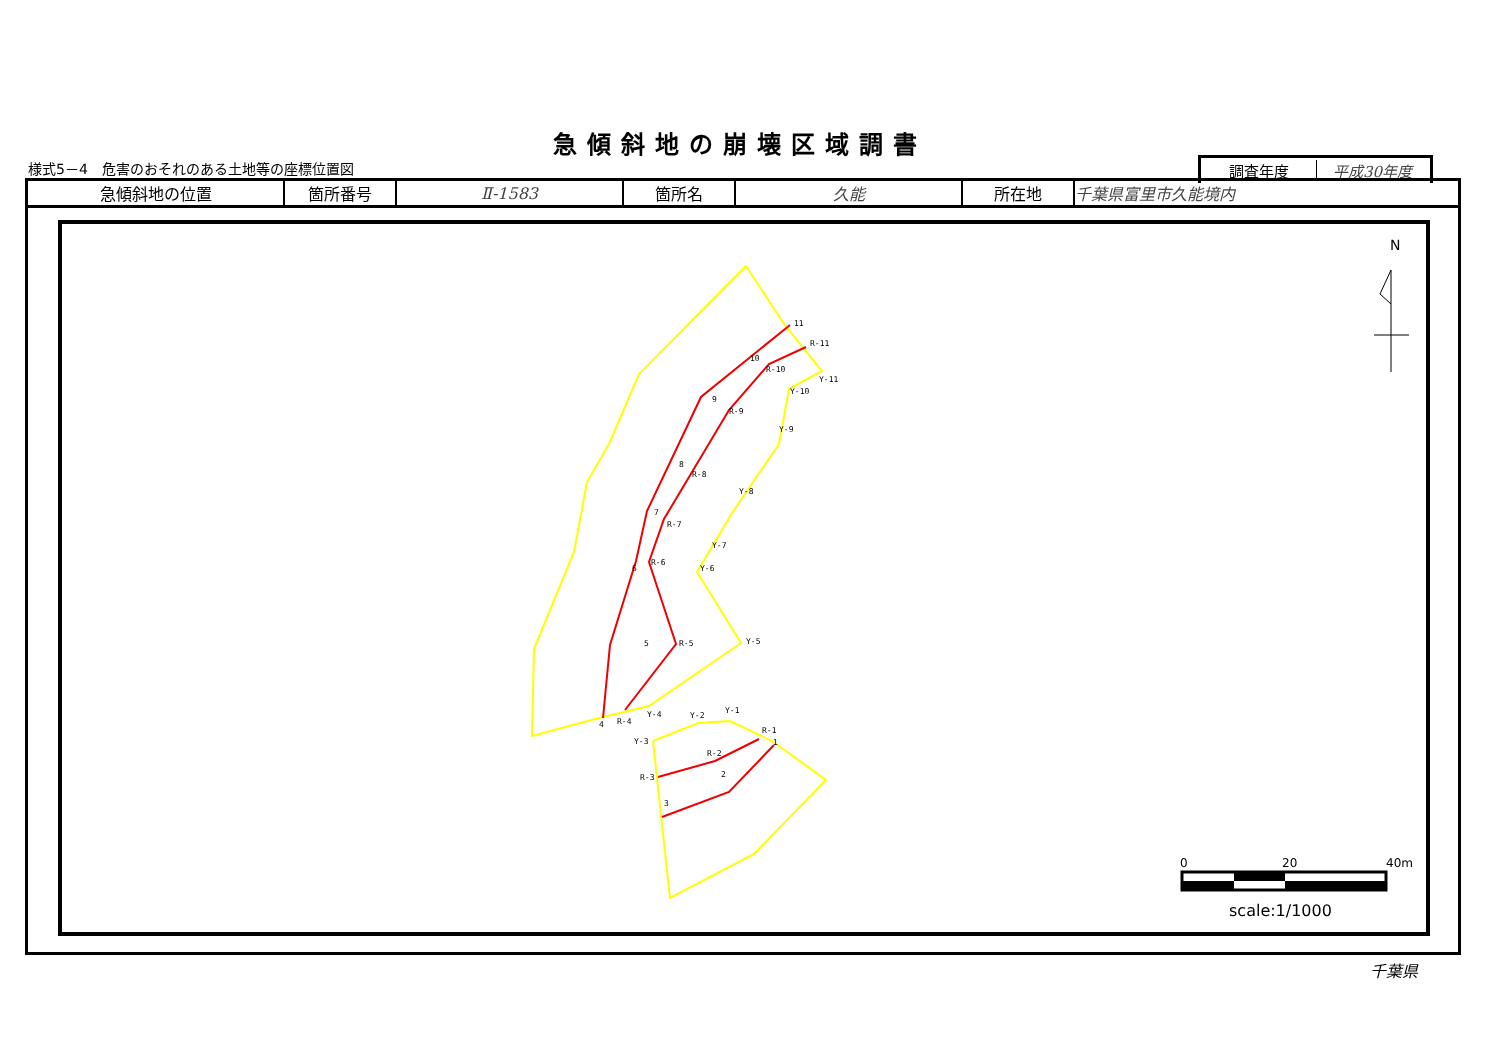急傾斜地の崩壊区域調書
様式5－4　危害のおそれのある土地等の座標位置図
| 調査年度 | 平成30年度 |
| 急傾斜地の位置 | 箇所番号 | Ⅱ-1583 | 箇所名 | 久能 | 所在地 | 千葉県富里市久能境内 |
11
R-11
Y-11
10
R-10
Y-10
9
R-9
Y-9
8
R-8
Y-8
7
R-7
Y-7
6
R-6
Y-6
5
R-5
Y-5
4
R-4
Y-4
Y-2
Y-1
R-1
1
Y-3
R-2
2
R-3
3
N
0
20
40m
scale:1/1000
千葉県